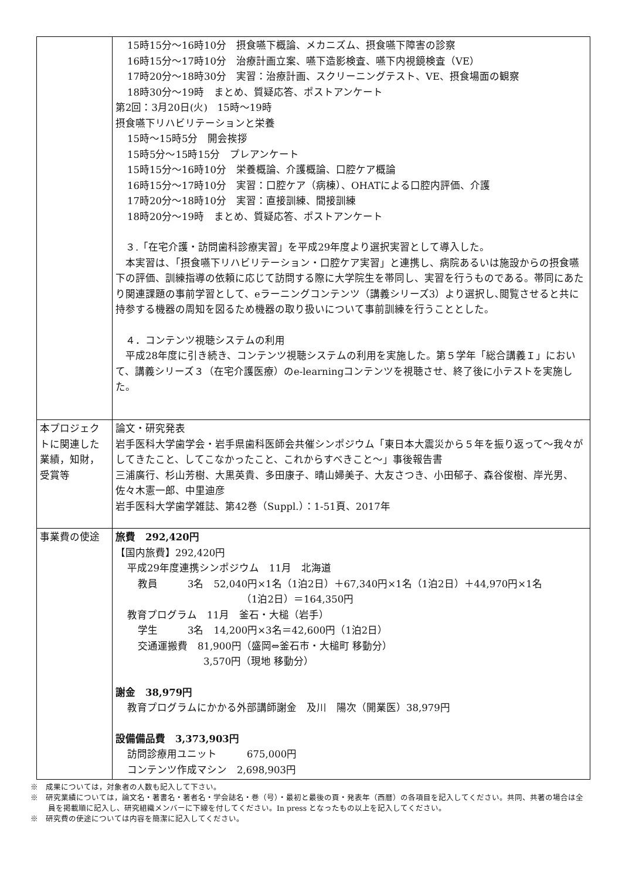| | 15時15分～16時10分 摂食嚥下概論、メカニズム、摂食嚥下障害の診察 16時15分～17時10分 治療計画立案、嚥下造影検査、嚥下内視鏡検査（VE） 17時20分～18時30分 実習：治療計画、スクリーニングテスト、VE、摂食場面の観察 18時30分～19時 まとめ、質疑応答、ポストアンケート 第2回：3月20日(火) 15時～19時 摂食嚥下リハビリテーションと栄養 15時～15時5分 開会挨拶 15時5分～15時15分 プレアンケート 15時15分～16時10分 栄養概論、介護概論、口腔ケア概論 16時15分～17時10分 実習：口腔ケア（病棟）、OHATによる口腔内評価、介護 17時20分～18時10分 実習：直接訓練、間接訓練 18時20分～19時 まとめ、質疑応答、ポストアンケート ３.「在宅介護・訪問歯科診療実習」を平成29年度より選択実習として導入した。 本実習は、「摂食嚥下リハビリテーション・口腔ケア実習」と連携し、病院あるいは施設からの摂食嚥下の評価、訓練指導の依頼に応じて訪問する際に大学院生を帯同し、実習を行うものである。帯同にあたり関連課題の事前学習として、eラーニングコンテンツ（講義シリーズ3）より選択し､閲覧させると共に持参する機器の周知を図るため機器の取り扱いについて事前訓練を行うこととした。 ４．コンテンツ視聴システムの利用 平成28年度に引き続き、コンテンツ視聴システムの利用を実施した。第５学年「総合講義Ｉ」において、講義シリーズ３（在宅介護医療）のe-learningコンテンツを視聴させ、終了後に小テストを実施した。 |
| 本プロジェクトに関連した業績，知財，受賞等 | 論文・研究発表 岩手医科大学歯学会・岩手県歯科医師会共催シンポジウム「東日本大震災から５年を振り返って～我々がしてきたこと、してこなかったこと、これからすべきこと～」事後報告書 三浦廣行、杉山芳樹、大黒英貴、多田康子、晴山婦美子、大友さつき、小田郁子、森谷俊樹、岸光男、佐々木憲一郎、中里迪彦 岩手医科大学歯学雑誌、第42巻（Suppl.）：1-51頁、2017年 |
| 事業費の使途 | 旅費 292,420円 【国内旅費】292,420円 平成29年度連携シンポジウム 11月 北海道 教員 3名 52,040円×1名（1泊2日）＋67,340円×1名（1泊2日）＋44,970円×1名 （1泊2日）＝164,350円 教育プログラム 11月 釜石・大槌（岩手） 学生 3名 14,200円×3名＝42,600円（1泊2日） 交通運搬費 81,900円（盛岡⇔釜石市・大槌町 移動分） 3,570円（現地 移動分） 謝金 38,979円 教育プログラムにかかる外部講師謝金 及川 陽次（開業医）38,979円 設備備品費 3,373,903円 訪問診療用ユニット 675,000円 コンテンツ作成マシン 2,698,903円 |
※　成果については，対象者の人数も記入して下さい。
※　研究業績については，論文名・著書名・著者名・学会誌名・巻（号）・最初と最後の頁・発表年（西暦）の各項目を記入してください。共同、共著の場合は全員を掲載順に記入し、研究組織メンバーに下線を付してください。In press となったもの以上を記入してください。
※　研究費の使途については内容を簡潔に記入してください。